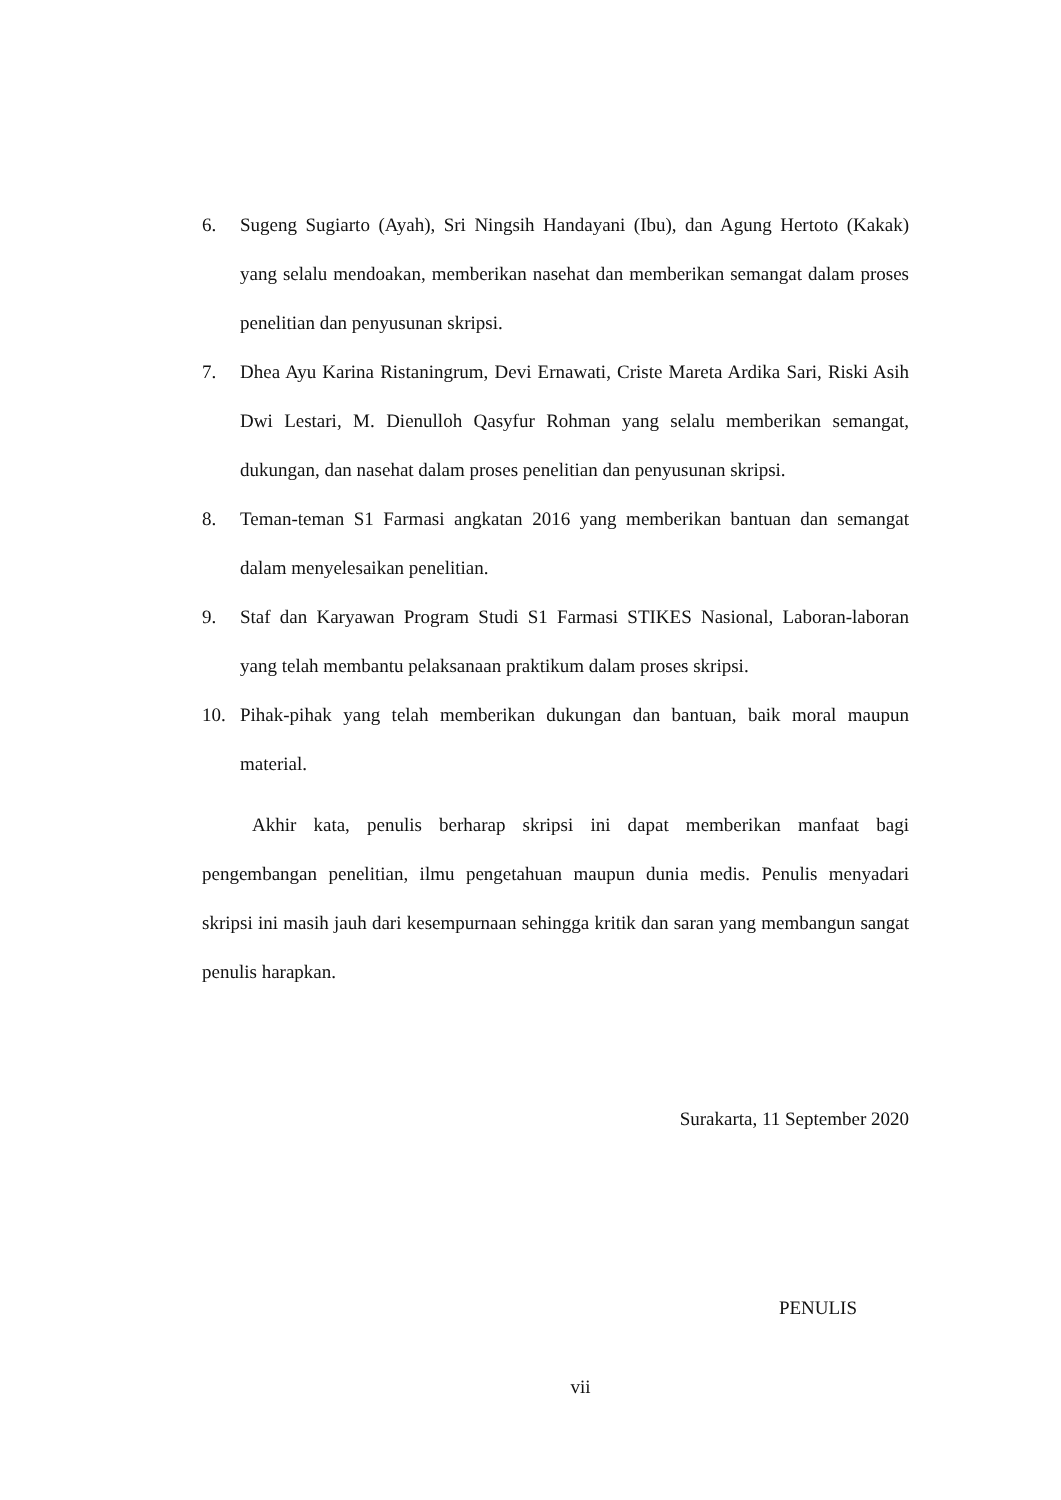6. Sugeng Sugiarto (Ayah), Sri Ningsih Handayani (Ibu), dan Agung Hertoto (Kakak) yang selalu mendoakan, memberikan nasehat dan memberikan semangat dalam proses penelitian dan penyusunan skripsi.
7. Dhea Ayu Karina Ristaningrum, Devi Ernawati, Criste Mareta Ardika Sari, Riski Asih Dwi Lestari, M. Dienulloh Qasyfur Rohman yang selalu memberikan semangat, dukungan, dan nasehat dalam proses penelitian dan penyusunan skripsi.
8. Teman-teman S1 Farmasi angkatan 2016 yang memberikan bantuan dan semangat dalam menyelesaikan penelitian.
9. Staf dan Karyawan Program Studi S1 Farmasi STIKES Nasional, Laboran-laboran yang telah membantu pelaksanaan praktikum dalam proses skripsi.
10. Pihak-pihak yang telah memberikan dukungan dan bantuan, baik moral maupun material.
Akhir kata, penulis berharap skripsi ini dapat memberikan manfaat bagi pengembangan penelitian, ilmu pengetahuan maupun dunia medis. Penulis menyadari skripsi ini masih jauh dari kesempurnaan sehingga kritik dan saran yang membangun sangat penulis harapkan.
Surakarta, 11 September 2020
PENULIS
vii